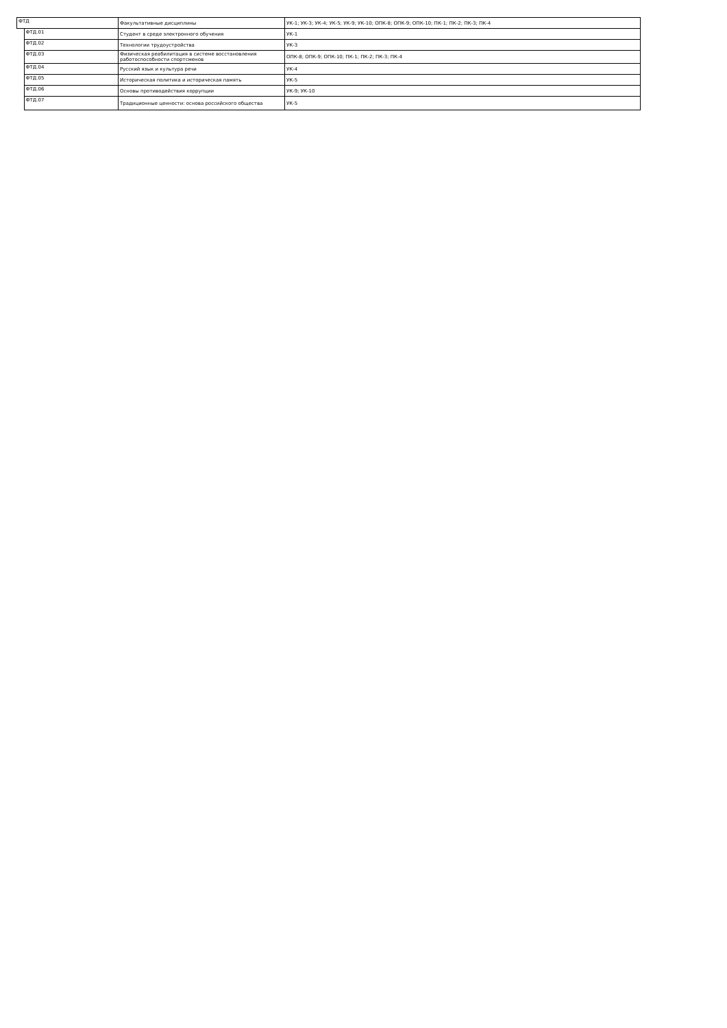| ФТД | | Факультативные дисциплины | УК-1; УК-3; УК-4; УК-5; УК-9; УК-10; ОПК-8; ОПК-9; ОПК-10; ПК-1; ПК-2; ПК-3; ПК-4 |
| | ФТД.01 | Студент в среде электронного обучения | УК-1 |
| | ФТД.02 | Технологии трудоустройства | УК-3 |
| | ФТД.03 | Физическая реабилитация в системе восстановления работоспособности спортсменов | ОПК-8; ОПК-9; ОПК-10; ПК-1; ПК-2; ПК-3; ПК-4 |
| | ФТД.04 | Русский язык и культура речи | УК-4 |
| | ФТД.05 | Историческая политика и историческая память | УК-5 |
| | ФТД.06 | Основы противодействия коррупции | УК-9; УК-10 |
| | ФТД.07 | Традиционные ценности: основа российского общества | УК-5 |